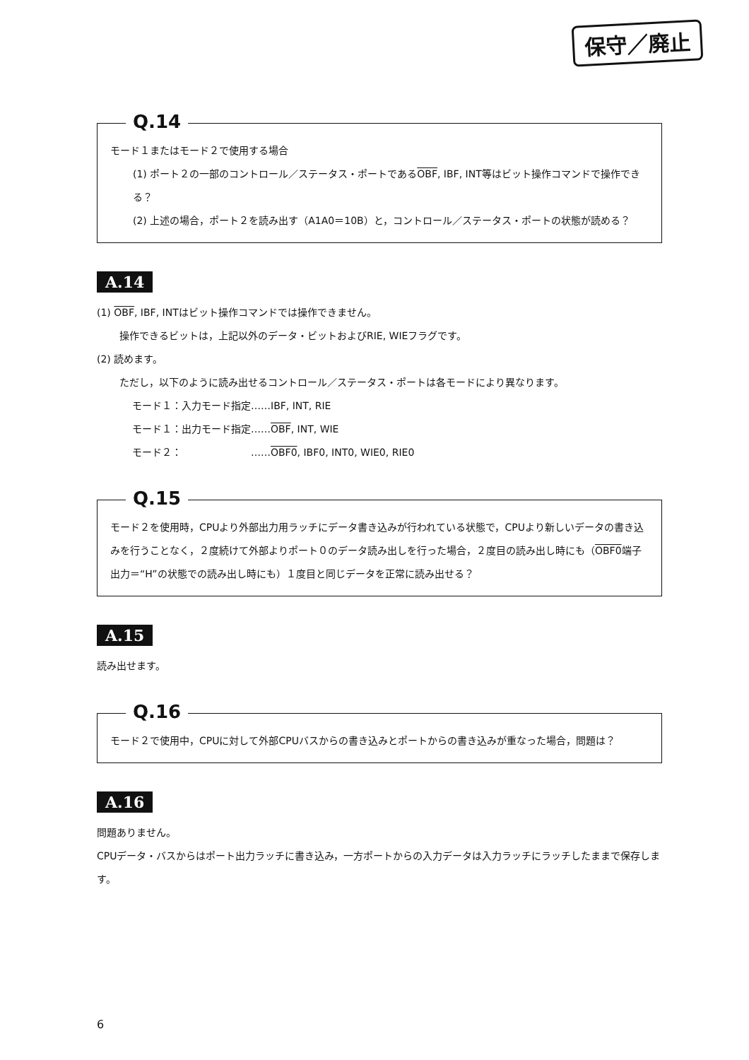保守／廃止
Q.14
モード１またはモード２で使用する場合
(1) ポート２の一部のコントロール／ステータス・ポートであるOBF, IBF, INT等はビット操作コマンドで操作できる？
(2) 上述の場合，ポート２を読み出す（A1A0＝10B）と，コントロール／ステータス・ポートの状態が読める？
A.14
(1) OBF, IBF, INTはビット操作コマンドでは操作できません。
操作できるビットは，上記以外のデータ・ビットおよびRIE, WIEフラグです。
(2) 読めます。
ただし，以下のように読み出せるコントロール／ステータス・ポートは各モードにより異なります。
モード１：入力モード指定……IBF, INT, RIE
モード１：出力モード指定……OBF, INT, WIE
モード２：　　　　　　　……OBF0, IBF0, INT0, WIE0, RIE0
Q.15
モード２を使用時，CPUより外部出力用ラッチにデータ書き込みが行われている状態で，CPUより新しいデータの書き込みを行うことなく，２度続けて外部よりポート０のデータ読み出しを行った場合，２度目の読み出し時にも（OBF0端子出力＝“H”の状態での読み出し時にも）１度目と同じデータを正常に読み出せる？
A.15
読み出せます。
Q.16
モード２で使用中，CPUに対して外部CPUバスからの書き込みとポートからの書き込みが重なった場合，問題は？
A.16
問題ありません。
CPUデータ・バスからはポート出力ラッチに書き込み，一方ポートからの入力データは入力ラッチにラッチしたままで保存します。
6